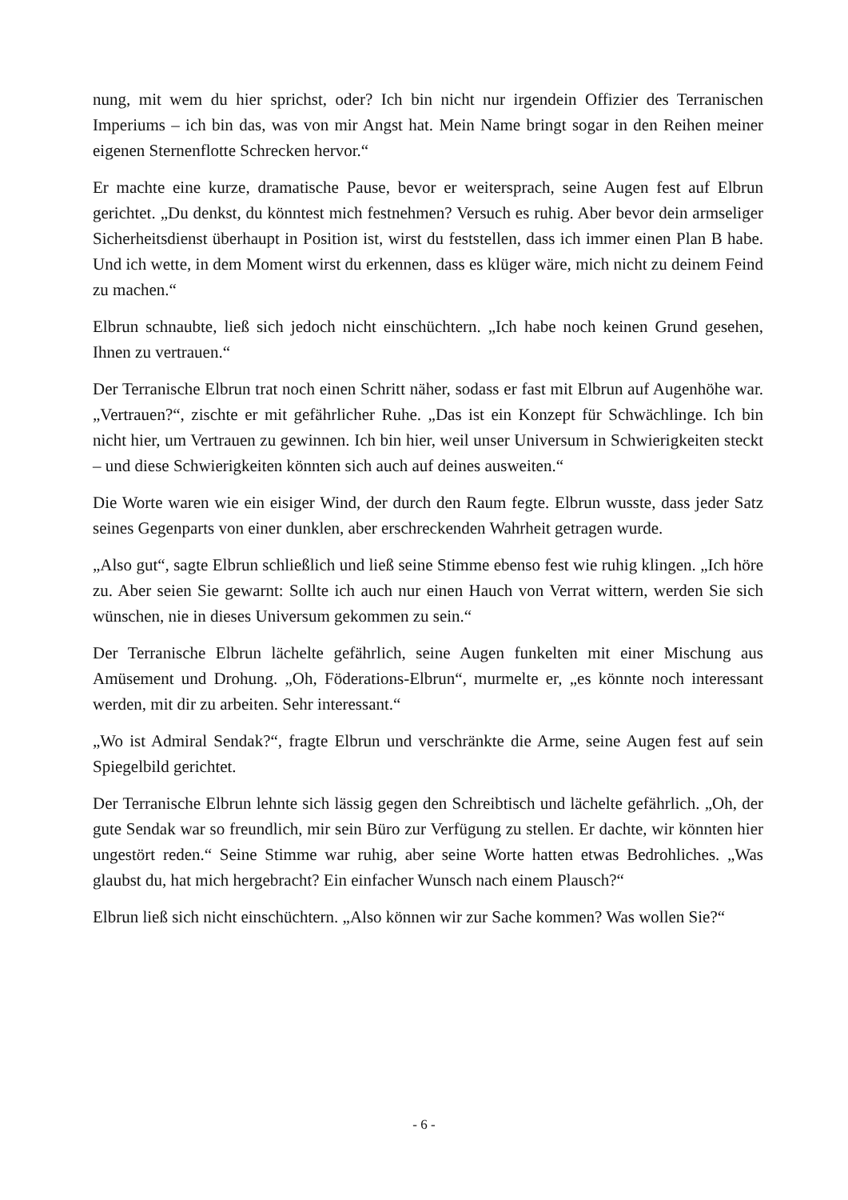nung, mit wem du hier sprichst, oder? Ich bin nicht nur irgendein Offizier des Terranischen Imperiums – ich bin das, was von mir Angst hat. Mein Name bringt sogar in den Reihen meiner eigenen Sternenflotte Schrecken hervor.“
Er machte eine kurze, dramatische Pause, bevor er weitersprach, seine Augen fest auf Elbrun gerichtet. „Du denkst, du könntest mich festnehmen? Versuch es ruhig. Aber bevor dein armseliger Sicherheitsdienst überhaupt in Position ist, wirst du feststellen, dass ich immer einen Plan B habe. Und ich wette, in dem Moment wirst du erkennen, dass es klüger wäre, mich nicht zu deinem Feind zu machen.“
Elbrun schnaubte, ließ sich jedoch nicht einschüchtern. „Ich habe noch keinen Grund gesehen, Ihnen zu vertrauen.“
Der Terranische Elbrun trat noch einen Schritt näher, sodass er fast mit Elbrun auf Augenhöhe war. „Vertrauen?“, zischte er mit gefährlicher Ruhe. „Das ist ein Konzept für Schwächlinge. Ich bin nicht hier, um Vertrauen zu gewinnen. Ich bin hier, weil unser Universum in Schwierigkeiten steckt – und diese Schwierigkeiten könnten sich auch auf deines ausweiten.“
Die Worte waren wie ein eisiger Wind, der durch den Raum fegte. Elbrun wusste, dass jeder Satz seines Gegenparts von einer dunklen, aber erschreckenden Wahrheit getragen wurde.
„Also gut“, sagte Elbrun schließlich und ließ seine Stimme ebenso fest wie ruhig klingen. „Ich höre zu. Aber seien Sie gewarnt: Sollte ich auch nur einen Hauch von Verrat wittern, werden Sie sich wünschen, nie in dieses Universum gekommen zu sein.“
Der Terranische Elbrun lächelte gefährlich, seine Augen funkelten mit einer Mischung aus Amüsement und Drohung. „Oh, Föderations-Elbrun“, murmelte er, „es könnte noch interessant werden, mit dir zu arbeiten. Sehr interessant.“
„Wo ist Admiral Sendak?“, fragte Elbrun und verschränkte die Arme, seine Augen fest auf sein Spiegelbild gerichtet.
Der Terranische Elbrun lehnte sich lässig gegen den Schreibtisch und lächelte gefährlich. „Oh, der gute Sendak war so freundlich, mir sein Büro zur Verfügung zu stellen. Er dachte, wir könnten hier ungestört reden.“ Seine Stimme war ruhig, aber seine Worte hatten etwas Bedrohliches. „Was glaubst du, hat mich hergebracht? Ein einfacher Wunsch nach einem Plausch?“
Elbrun ließ sich nicht einschüchtern. „Also können wir zur Sache kommen? Was wollen Sie?“
- 6 -